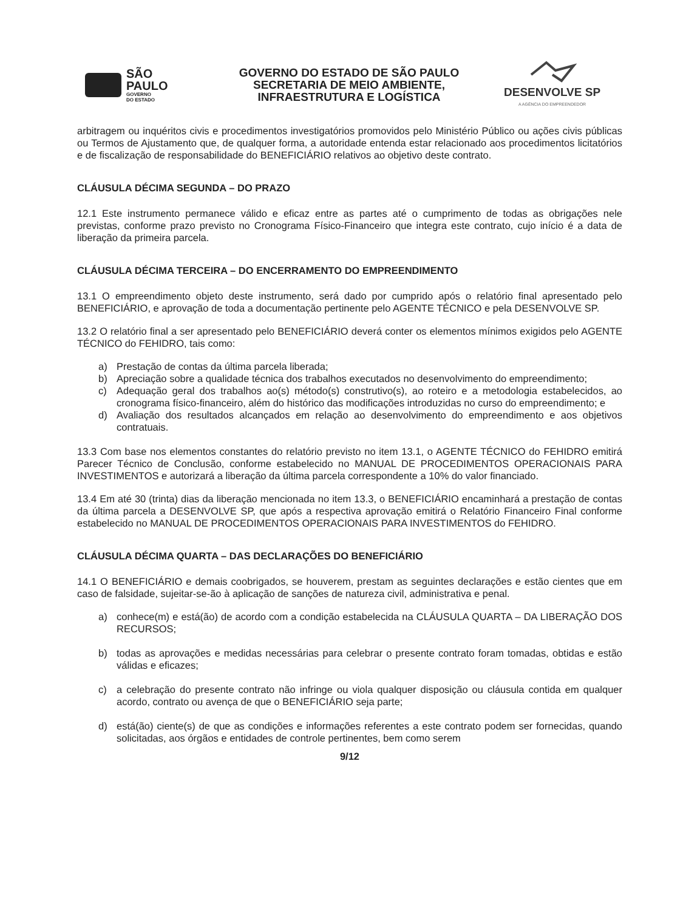SÃO
PAULO
GOVERNO
DO ESTADO
GOVERNO DO ESTADO DE SÃO PAULO
SECRETARIA DE MEIO AMBIENTE,
INFRAESTRUTURA E LOGÍSTICA
DESENVOLVE SP
A AGÊNCIA DO EMPREENDEDOR
arbitragem ou inquéritos civis e procedimentos investigatórios promovidos pelo Ministério Público ou ações civis públicas ou Termos de Ajustamento que, de qualquer forma, a autoridade entenda estar relacionado aos procedimentos licitatórios e de fiscalização de responsabilidade do BENEFICIÁRIO relativos ao objetivo deste contrato.
CLÁUSULA DÉCIMA SEGUNDA – DO PRAZO
12.1 Este instrumento permanece válido e eficaz entre as partes até o cumprimento de todas as obrigações nele previstas, conforme prazo previsto no Cronograma Físico-Financeiro que integra este contrato, cujo início é a data de liberação da primeira parcela.
CLÁUSULA DÉCIMA TERCEIRA – DO ENCERRAMENTO DO EMPREENDIMENTO
13.1 O empreendimento objeto deste instrumento, será dado por cumprido após o relatório final apresentado pelo BENEFICIÁRIO, e aprovação de toda a documentação pertinente pelo AGENTE TÉCNICO e pela DESENVOLVE SP.
13.2 O relatório final a ser apresentado pelo BENEFICIÁRIO deverá conter os elementos mínimos exigidos pelo AGENTE TÉCNICO do FEHIDRO, tais como:
a) Prestação de contas da última parcela liberada;
b) Apreciação sobre a qualidade técnica dos trabalhos executados no desenvolvimento do empreendimento;
c) Adequação geral dos trabalhos ao(s) método(s) construtivo(s), ao roteiro e a metodologia estabelecidos, ao cronograma físico-financeiro, além do histórico das modificações introduzidas no curso do empreendimento; e
d) Avaliação dos resultados alcançados em relação ao desenvolvimento do empreendimento e aos objetivos contratuais.
13.3 Com base nos elementos constantes do relatório previsto no item 13.1, o AGENTE TÉCNICO do FEHIDRO emitirá Parecer Técnico de Conclusão, conforme estabelecido no MANUAL DE PROCEDIMENTOS OPERACIONAIS PARA INVESTIMENTOS e autorizará a liberação da última parcela correspondente a 10% do valor financiado.
13.4 Em até 30 (trinta) dias da liberação mencionada no item 13.3, o BENEFICIÁRIO encaminhará a prestação de contas da última parcela a DESENVOLVE SP, que após a respectiva aprovação emitirá o Relatório Financeiro Final conforme estabelecido no MANUAL DE PROCEDIMENTOS OPERACIONAIS PARA INVESTIMENTOS do FEHIDRO.
CLÁUSULA DÉCIMA QUARTA – DAS DECLARAÇÕES DO BENEFICIÁRIO
14.1 O BENEFICIÁRIO e demais coobrigados, se houverem, prestam as seguintes declarações e estão cientes que em caso de falsidade, sujeitar-se-ão à aplicação de sanções de natureza civil, administrativa e penal.
a) conhece(m) e está(ão) de acordo com a condição estabelecida na CLÁUSULA QUARTA – DA LIBERAÇÃO DOS RECURSOS;
b) todas as aprovações e medidas necessárias para celebrar o presente contrato foram tomadas, obtidas e estão válidas e eficazes;
c) a celebração do presente contrato não infringe ou viola qualquer disposição ou cláusula contida em qualquer acordo, contrato ou avença de que o BENEFICIÁRIO seja parte;
d) está(ão) ciente(s) de que as condições e informações referentes a este contrato podem ser fornecidas, quando solicitadas, aos órgãos e entidades de controle pertinentes, bem como serem
9/12